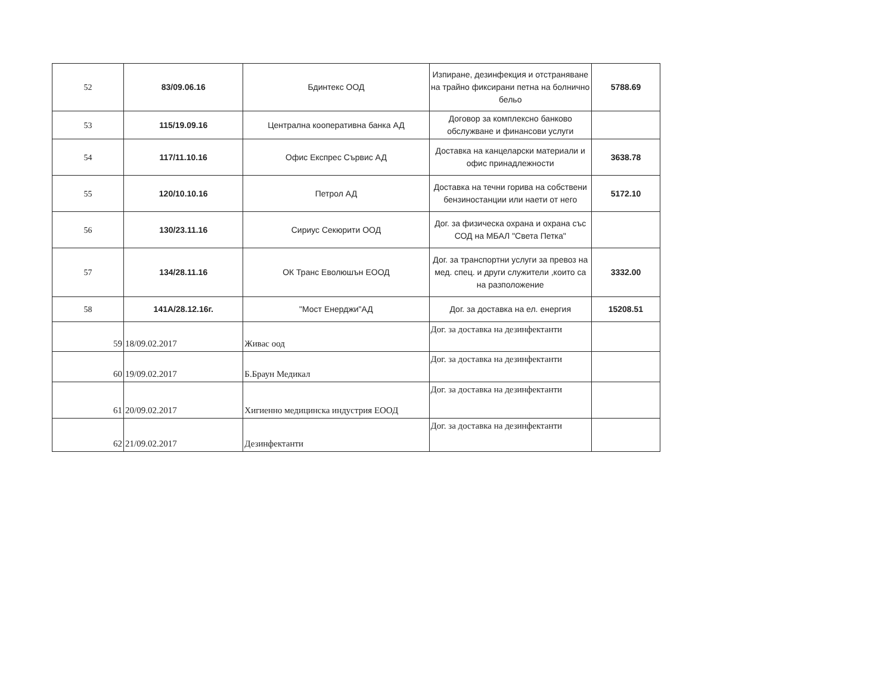| 52 | 83/09.06.16 | Бдинтекс ООД | Изпиране, дезинфекция и отстраняване на трайно фиксирани петна на болнично бельо | 5788.69 |
| 53 | 115/19.09.16 | Централна кооперативна банка АД | Договор за комплексно банково обслужване и финансови услуги | |
| 54 | 117/11.10.16 | Офис Експрес Сървис АД | Доставка на канцеларски материали и офис принадлежности | 3638.78 |
| 55 | 120/10.10.16 | Петрол АД | Доставка на течни горива на собствени бензиностанции или наети от него | 5172.10 |
| 56 | 130/23.11.16 | Сириус Секюрити ООД | Дог. за физическа охрана и охрана със СОД на МБАЛ "Света Петка" | |
| 57 | 134/28.11.16 | ОК Транс Еволюшън ЕООД | Дог. за транспортни услуги за превоз на мед. спец. и други служители ,които са на разположение | 3332.00 |
| 58 | 141А/28.12.16г. | "Мост Енерджи"АД | Дог. за доставка на ел. енергия | 15208.51 |
| 59 | 18/09.02.2017 | Живас оод | Дог. за доставка на дезинфектанти | |
| 60 | 19/09.02.2017 | Б.Браун Медикал | Дог. за доставка на дезинфектанти | |
| 61 | 20/09.02.2017 | Хигиенно медицинска индустрия ЕООД | Дог. за доставка на дезинфектанти | |
| 62 | 21/09.02.2017 | Дезинфектанти | Дог. за доставка на дезинфектанти | |